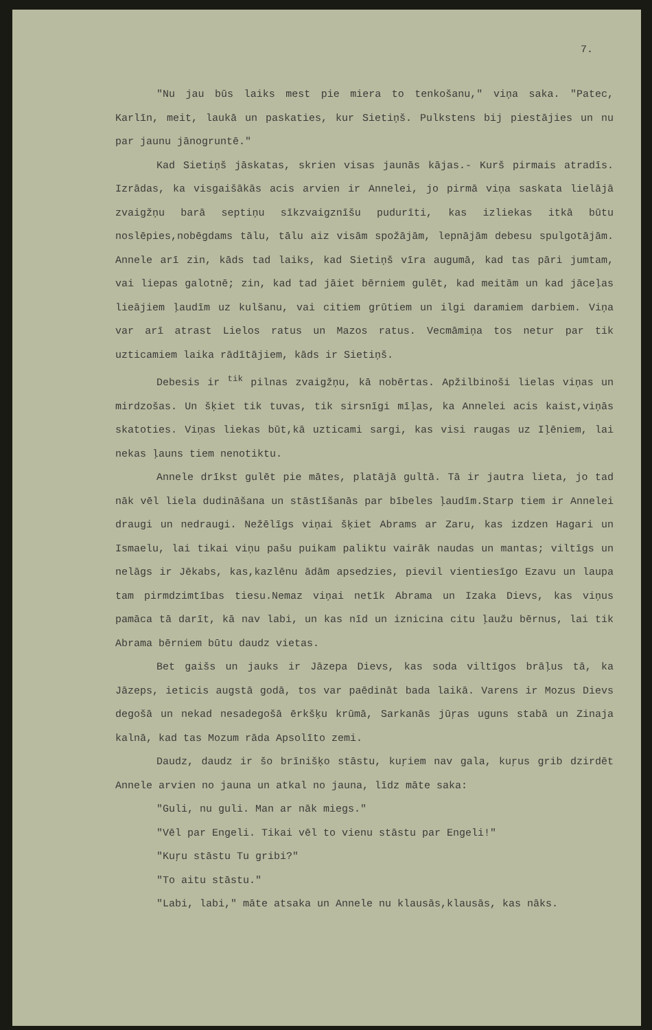7.
"Nu jau būs laiks mest pie miera to tenkošanu," viņa saka. "Patec, Karlīn, meit, laukā un paskaties, kur Sietiņš. Pulkstens bij piestājies un nu par jaunu jānogruntē."
Kad Sietiņš jāskatas, skrien visas jaunās kājas.- Kurš pirmais atradīs. Izrādas, ka visgaišākās acis arvien ir Annelei, jo pirmā viņa saskata lielājā zvaigžņu barā septiņu sīkzvaigznīšu pudurīti, kas izliekas itkā būtu noslēpies,nobēgdams tālu, tālu aiz visām spožājām, lepnājām debesu spulgotājām. Annele arī zin, kāds tad laiks, kad Sietiņš vīra augumā, kad tas pāri jumtam, vai liepas galotnē; zin, kad tad jāiet bērniem gulēt, kad meitām un kad jāceļas lieājiem ļaudīm uz kulšanu, vai citiem grūtiem un ilgi daramiem darbiem. Viņa var arī atrast Lielos ratus un Mazos ratus. Vecmāmiņa tos netur par tik uzticamiem laika rādītājiem, kāds ir Sietiņš.
Debesis ir <sup>tik</sup> pilnas zvaigžņu, kā nobērtas. Apžilbinoši lielas viņas un mirdzošas. Un šķiet tik tuvas, tik sirsnīgi mīļas, ka Annelei acis kaist,viņās skatoties. Viņas liekas būt,kā uzticami sargi, kas visi raugas uz Iļēniem, lai nekas ļauns tiem nenotiktu.
Annele drīkst gulēt pie mātes, platājā gultā. Tā ir jautra lieta, jo tad nāk vēl liela dudināšana un stāstīšanās par bībeles ļaudīm.Starp tiem ir Annelei draugi un nedraugi. Nežēlīgs viņai šķiet Abrams ar Zaru, kas izdzen Hagari un Ismaelu, lai tikai viņu pašu puikam paliktu vairāk naudas un mantas; viltīgs un nelāgs ir Jēkabs, kas,kazlēnu ādām apsedzies, pievil vientiesīgo Ezavu un laupa tam pirmdzimtības tiesu.Nemaz viņai netīk Abrama un Izaka Dievs, kas viņus pamāca tā darīt, kā nav labi, un kas nīd un iznicina citu ļaužu bērnus, lai tik Abrama bērniem būtu daudz vietas.
Bet gaišs un jauks ir Jāzepa Dievs, kas soda viltīgos brāļus tā, ka Jāzeps, ieticis augstā godā, tos var paēdināt bada laikā. Varens ir Mozus Dievs degošā un nekad nesadegošā ērkšķu krūmā, Sarkanās jūŗas uguns stabā un Zinaja kalnā, kad tas Mozum rāda Apsolīto zemi.
Daudz, daudz ir šo brīnišķo stāstu, kuŗiem nav gala, kuŗus grib dzirdēt Annele arvien no jauna un atkal no jauna, līdz māte saka:
"Guli, nu guli. Man ar nāk miegs."
"Vēl par Engeli. Tikai vēl to vienu stāstu par Engeli!"
"Kuŗu stāstu Tu gribi?"
"To aitu stāstu."
"Labi, labi," māte atsaka un Annele nu klausās,klausās, kas nāks.